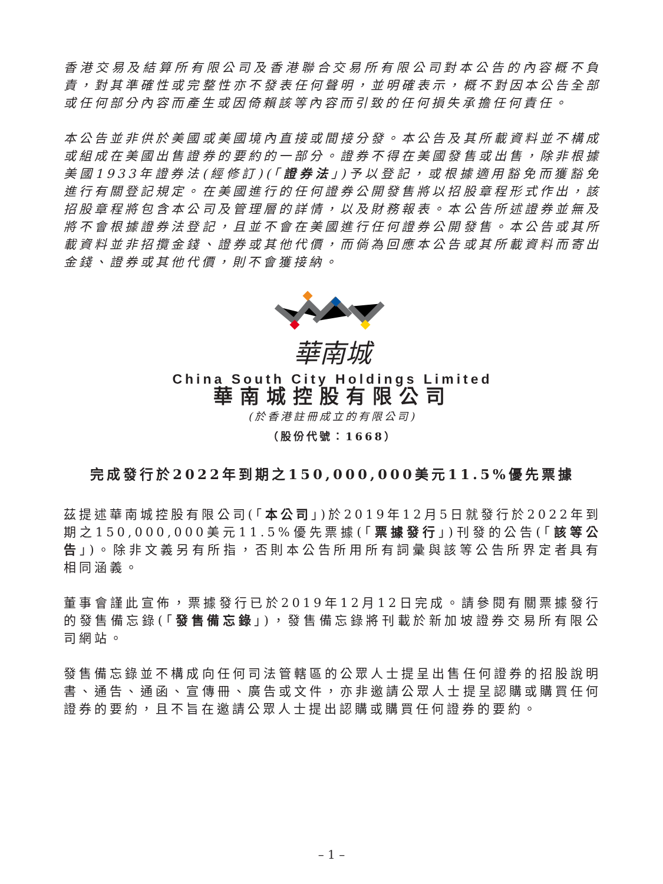香港交易及結算所有限公司及香港聯合交易所有限公司對本公告的內容概不負責，對其準確性或完整性亦不發表任何聲明，並明確表示，概不對因本公告全部或任何部分內容而產生或因倚賴該等內容而引致的任何損失承擔任何責任。
本公告並非供於美國或美國境內直接或間接分發。本公告及其所載資料並不構成或組成在美國出售證券的要約的一部分。證券不得在美國發售或出售，除非根據美國1933年證券法(經修訂)(「證券法」)予以登記，或根據適用豁免而獲豁免進行有關登記規定。在美國進行的任何證券公開發售將以招股章程形式作出，該招股章程將包含本公司及管理層的詳情，以及財務報表。本公告所述證券並無及將不會根據證券法登記，且並不會在美國進行任何證券公開發售。本公告或其所載資料並非招攬金錢、證券或其他代價，而倘為回應本公告或其所載資料而寄出金錢、證券或其他代價，則不會獲接納。
華南城
China South City Holdings Limited
華南城控股有限公司
(於香港註冊成立的有限公司)
（股份代號：1668）
完成發行於2022年到期之150,000,000美元11.5%優先票據
茲提述華南城控股有限公司(「本公司」)於2019年12月5日就發行於2022年到期之150,000,000美元11.5%優先票據(「票據發行」)刊發的公告(「該等公告」)。除非文義另有所指，否則本公告所用所有詞彙與該等公告所界定者具有相同涵義。
董事會謹此宣佈，票據發行已於2019年12月12日完成。請參閱有關票據發行的發售備忘錄(「發售備忘錄」)，發售備忘錄將刊載於新加坡證券交易所有限公司網站。
發售備忘錄並不構成向任何司法管轄區的公眾人士提呈出售任何證券的招股說明書、通告、通函、宣傳冊、廣告或文件，亦非邀請公眾人士提呈認購或購買任何證券的要約，且不旨在邀請公眾人士提出認購或購買任何證券的要約。
– 1 –